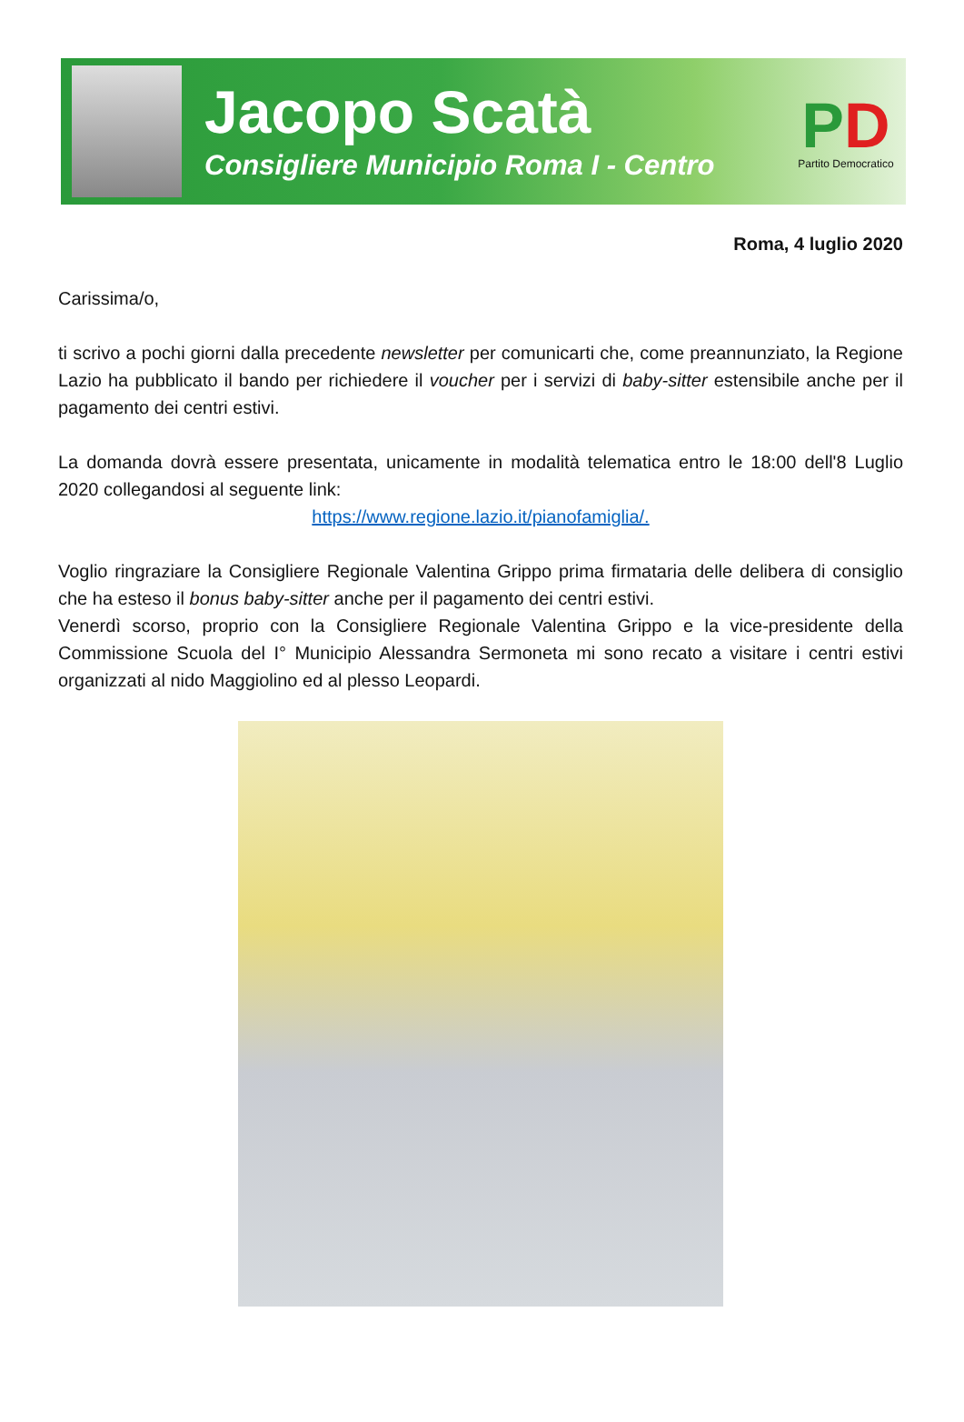Jacopo Scatà
Consigliere Municipio Roma I - Centro
PD
Partito Democratico
Roma, 4 luglio 2020
Carissima/o,
ti scrivo a pochi giorni dalla precedente newsletter per comunicarti che, come preannunziato, la Regione Lazio ha pubblicato il bando per richiedere il voucher per i servizi di baby-sitter estensibile anche per il pagamento dei centri estivi.
La domanda dovrà essere presentata, unicamente in modalità telematica entro le 18:00 dell'8 Luglio 2020 collegandosi al seguente link:
https://www.regione.lazio.it/pianofamiglia/.
Voglio ringraziare la Consigliere Regionale Valentina Grippo prima firmataria delle delibera di consiglio che ha esteso il bonus baby-sitter anche per il pagamento dei centri estivi.
Venerdì scorso, proprio con la Consigliere Regionale Valentina Grippo e la vice-presidente della Commissione Scuola del I° Municipio Alessandra Sermoneta mi sono recato a visitare i centri estivi organizzati al nido Maggiolino ed al plesso Leopardi.